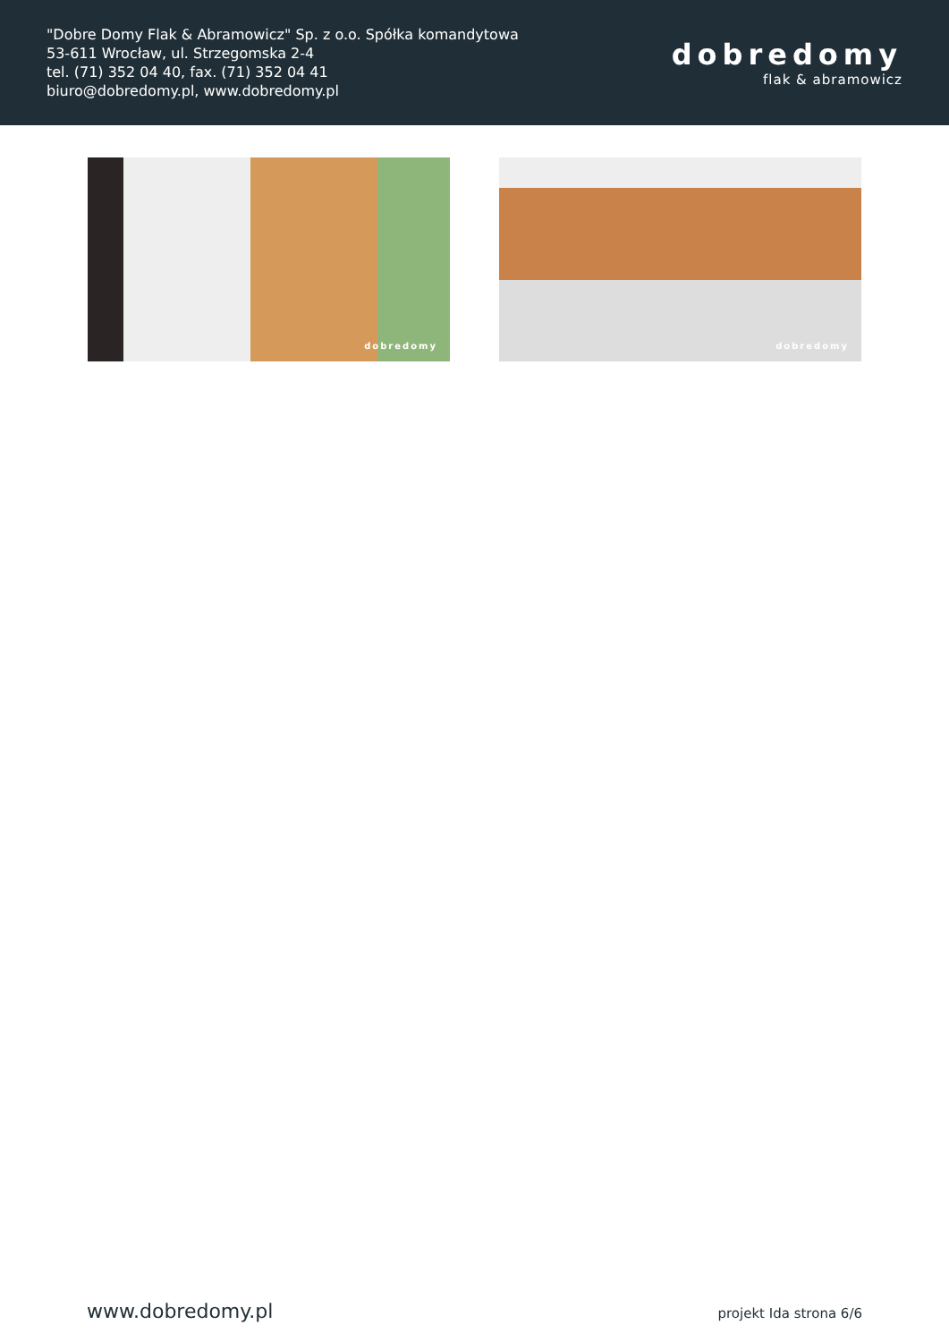"Dobre Domy Flak & Abramowicz" Sp. z o.o. Spółka komandytowa
53-611 Wrocław, ul. Strzegomska 2-4
tel. (71) 352 04 40, fax. (71) 352 04 41
biuro@dobredomy.pl, www.dobredomy.pl
dobredomy
flak & abramowicz
dobredomy
dobredomy
www.dobredomy.pl projekt Ida strona 6/6